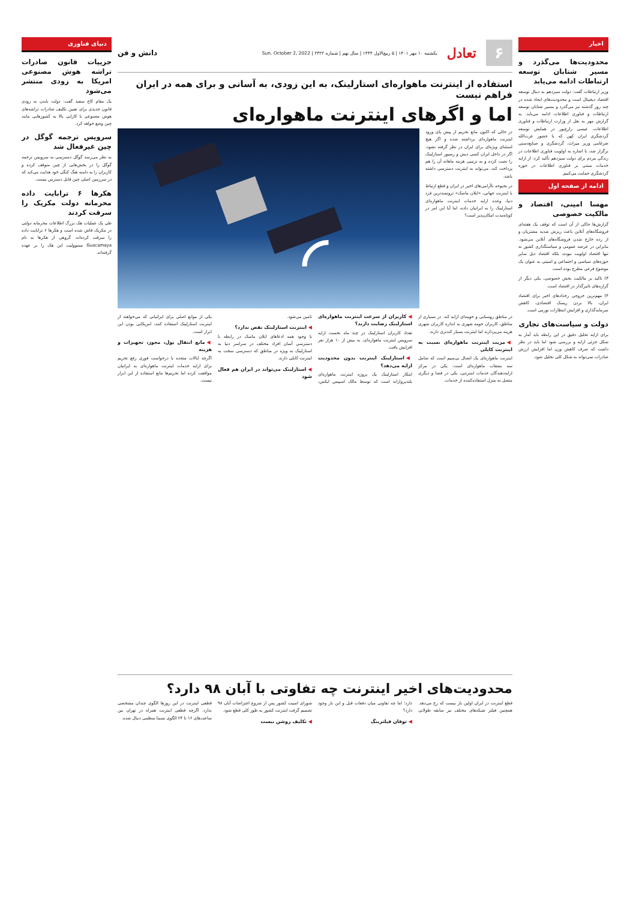اخبار
محدودیت‌ها می‌گذرد و مسیر شتابان توسعه ارتباطات ادامه می‌یابد
وزیر ارتباطات گفت: دولت سیزدهم به دنبال توسعه اقتصاد دیجیتال است و محدودیت‌های ایجاد شده در چند روز گذشته نیز می‌گذرد و مسیر شتابان توسعه ارتباطات و فناوری اطلاعات ادامه می‌یابد. به گزارش مهر به نقل از وزارت ارتباطات و فناوری اطلاعات، عیسی زارع‌پور در همایش توسعه گردشگری ایران کهن که با حضور عزت‌الله ضرغامی وزیر میراث، گردشگری و صنایع‌دستی برگزار شد، با اشاره به اولویت فناوری اطلاعات در زندگی مردم برای دولت سیزدهم تأکید کرد: از ارایه خدمات مبتنی بر فناوری اطلاعات در حوزه گردشگری حمایت می‌کنیم.
ادامه از صفحه اول
مهسا امینی، اقتصاد و مالکیت خصوصی
گزارش‌ها حاکی از آن است که توقف یک هفته‌ای فروشگاه‌های آنلاین باعث ریزش شدید مشتریان و از رده خارج شدن فروشگاه‌های آنلاین می‌شود. بنابراین در عرصه عمومی و سیاستگذاری کشور نه تنها اقتصاد اولویت نبوده، بلکه اقتصاد ذیل سایر حوزه‌های سیاسی و اجتماعی و امنیتی به عنوان یک موضوع فرعی مطرح بوده است.
۳) تاکید بر مالکیت بخش خصوصی، یکی دیگر از گزاره‌های تاثیرگذار در اقتصاد است.
۴) مهم‌ترین خروجی رخدادهای اخیر برای اقتصاد ایران، بالا بردن ریسک اقتصادی، کاهش سرمایه‌گذاری و افزایش انتظارات تورمی است.
دولت و سیاست‌های تجاری
برای ارایه تحلیل دقیق در این رابطه باید آمار به شکل جزئی ارایه و بررسی شود اما باید در نظر داشت که صرف کاهش وزن اما افزایش ارزش صادرات نمی‌تواند به شکل کلی تحلیل شود.
۶
تعادل
یکشنبه ۱۰ مهر ۱۴۰۱ | ۵ ربیع‌الاول ۱۴۴۴ | سال نهم | شماره ۲۳۲۲ | Sun. October 2, 2022
دانش و فن
استفاده از اینترنت ماهواره‌ای استارلینک، به این زودی، به آسانی و برای همه در ایران فراهم نیست
اما و اگرهای اینترنت ماهواره‌ای
در حالی که اکنون مانع تحریم از پیش پای ورود اینترنت ماهواره‌ای برداشته شده و اگر هیچ استثنای ویژه‌ای برای ایران در نظر گرفته نشود، اگر در داخل ایران کسی دیش و رسیور استارلینک را نصب کرده و به ترتیبی هزینه ماهانه آن را هم پرداخت کند، می‌تواند به اینترنت دسترسی داشته باشد.
در بحبوحه ناآرامی‌های اخیر در ایران و قطع ارتباط با اینترنت جهانی، «ایلان ماسک» ثروتمندترین فرد دنیا، وعده ارایه خدمات اینترنت ماهواره‌ای استارلینک را به ایرانیان داده، اما آیا این امر در کوتاه‌مدت امکان‌پذیر است؟
در مناطق روستایی و حومه‌ای ارایه کند. در بسیاری از مناطق، کاربران حومه شهری به اندازه کاربران شهری هزینه می‌پردازند اما اینترنت بسیار کندتری دارند.
◀ مزیت اینترنت ماهواره‌ای نسبت به اینترنت کابلی
اینترنت ماهواره‌ای یک اتصال بی‌سیم است که شامل سه بشقاب ماهواره‌ای است: یکی در مرکز ارایه‌دهندگان خدمات اینترنتی، یکی در فضا و دیگری متصل به منزل استفاده‌کننده از خدمات.
◀ کاربران از سرعت اینترنت ماهواره‌ای استارلینک رضایت دارند؟
تعداد کاربران استارلینک در چند ماه نخست ارایه سرویس اینترنت ماهواره‌ای، به بیش از ۱۰ هزار نفر افزایش یافت.
◀ استارلینک اینترنت بدون محدودیت ارایه می‌دهد؟
ابتکار استارلینک یک پروژه اینترنت ماهواره‌ای بلندپروازانه است که توسط مالک اسپیس ایکس، تامین می‌شود.
◀ اینترنت استارلینک نقص ندارد؟
با وجود همه ادعاهای ایلان ماسک در رابطه با دسترسی آسان افراد مختلف در سراسر دنیا به استارلینک به ویژه در مناطق که دسترسی سخت به اینترنت کابلی دارند.
◀ استارلینک می‌تواند در ایران هم فعال شود
یکی از موانع اصلی برای ایرانیانی که می‌خواهند از اینترنت استارلینک استفاده کنند، امریکایی بودن این ابزار است.
◀ مانع انتقال پول، مجوز، تجهیزات و هزینه
اگرچه ایالات متحده با درخواست فوری رفع تحریم برای ارایه خدمات اینترنت ماهواره‌ای به ایرانیان موافقت کرده اما تحریم‌ها مانع استفاده از این ابزار نیست.
محدودیت‌های اخیر اینترنت چه تفاوتی با آبان ۹۸ دارد؟
قطع اینترنت در ایران اولین بار نیست که رخ می‌دهد. همچنین فیلتر شبکه‌های مختلف نیز سابقه طولانی دارد؛ اما چه تفاوتی میان دفعات قبل و این بار وجود دارد؟
◀ توفان فیلترینگ
شورای امنیت کشور پس از شروع اعتراضات آبان ۹۸ تصمیم گرفت اینترنت کشور به طور کلی قطع شود.
◀ تکلیف روشن نیست
قطعی اینترنت در این روزها الگوی چندان مشخصی ندارد. اگرچه قطعی اینترنت همراه در تهران بین ساعت‌های ۱۶ تا ۲۴ الگوی نسبتا منظمی دنبال شده.
دنیای فناوری
جزییات قانون صادرات تراشه هوش مصنوعی امریکا به زودی منتشر می‌شود
یک مقام کاخ سفید گفت: دولت بایدن به زودی قانون جدیدی برای تعیین تکلیف صادرات تراشه‌های هوش مصنوعی با کارایی بالا به کشورهایی مانند چین وضع خواهد کرد.
سرویس ترجمه گوگل در چین غیرفعال شد
به نظر می‌رسد گوگل دسترسی به سرویس ترجمه گوگل را در بخش‌هایی از چین متوقف کرده و کاربران را به دامنه هنگ کنگی خود هدایت می‌کند که در سرزمین اصلی چین قابل دسترس نیست.
هکرها ۶ ترابایت داده محرمانه دولت مکزیک را سرقت کردند
طی یک عملیات هک بزرگ اطلاعات محرمانه دولتی در مکزیک فاش شده است و هکرها ۶ ترابایت داده را سرقت کرده‌اند. گروهی از هکرها به نام Guacamaya مسوولیت این هک را بر عهده گرفته‌اند.